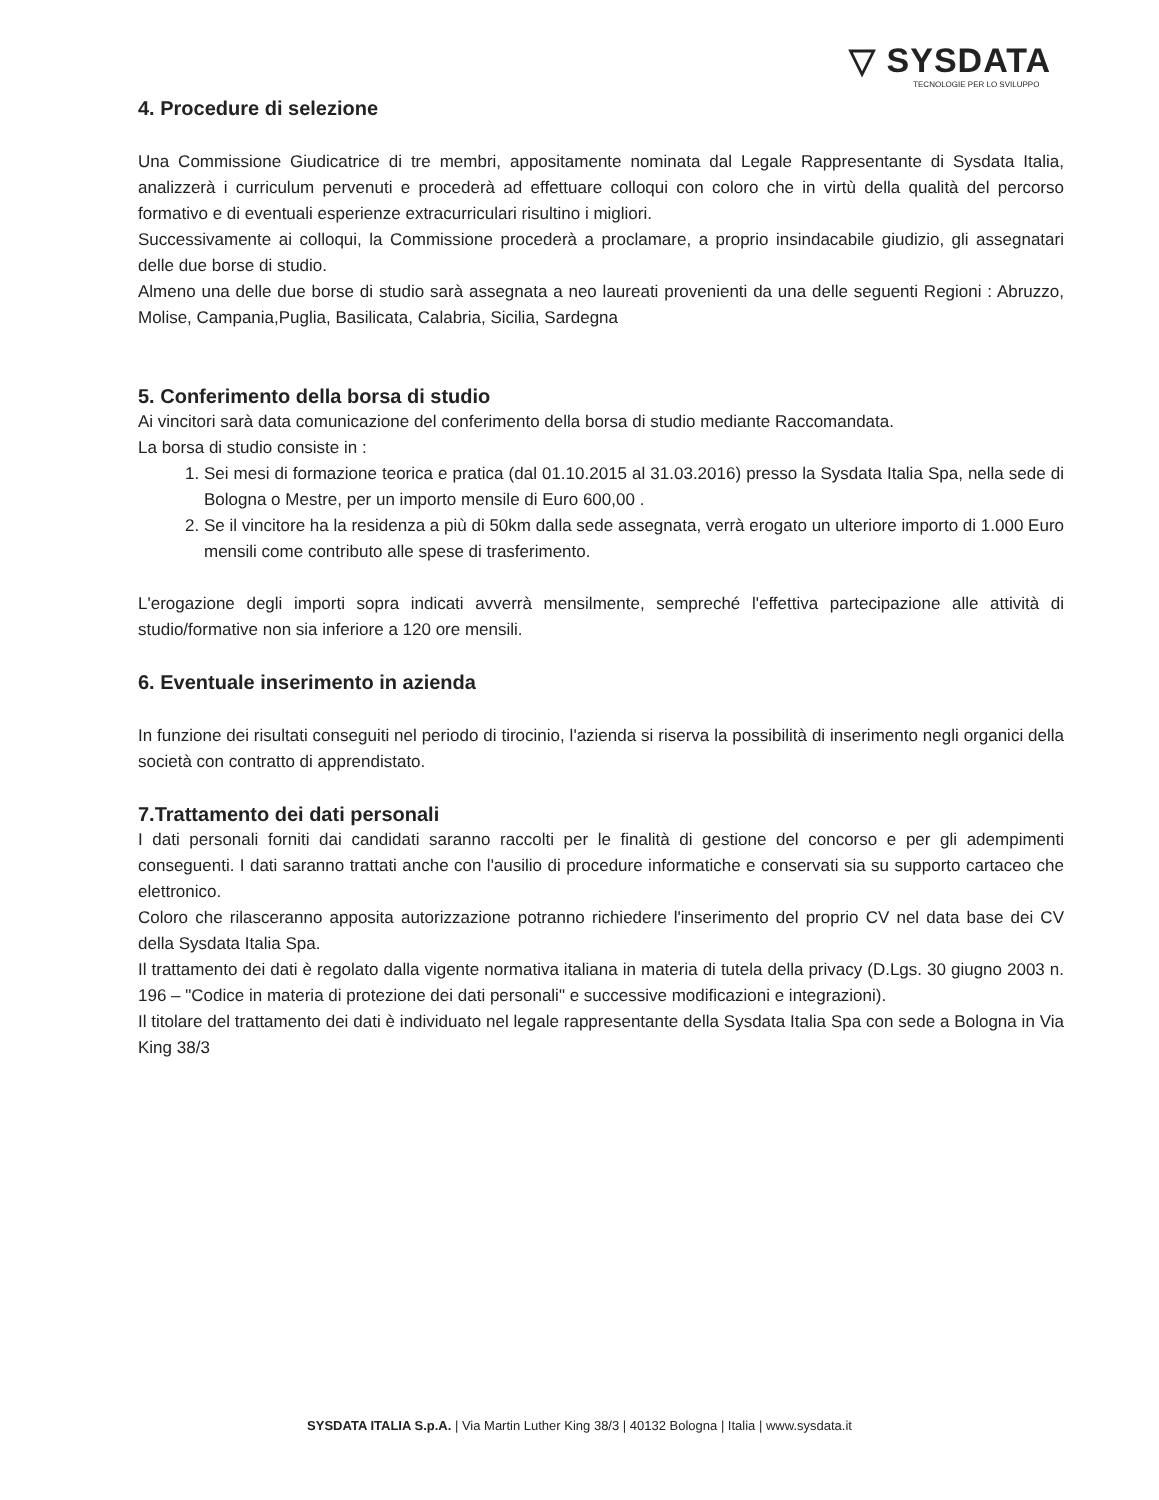▽ SYSDATA
TECNOLOGIE PER LO SVILUPPO
4. Procedure di selezione
Una Commissione Giudicatrice di tre membri, appositamente nominata dal Legale Rappresentante di Sysdata Italia, analizzerà i curriculum pervenuti e procederà ad effettuare colloqui con coloro che in virtù della qualità del percorso formativo e di eventuali esperienze extracurriculari risultino i migliori.
Successivamente ai colloqui, la Commissione procederà a proclamare, a proprio insindacabile giudizio, gli assegnatari delle due borse di studio.
Almeno una delle due borse di studio sarà assegnata a neo laureati provenienti da una delle seguenti Regioni : Abruzzo, Molise, Campania,Puglia, Basilicata, Calabria, Sicilia, Sardegna
5. Conferimento della borsa di studio
Ai vincitori sarà data comunicazione del conferimento della borsa di studio mediante Raccomandata.
La borsa di studio consiste in :
1. Sei mesi di formazione teorica e pratica (dal 01.10.2015 al 31.03.2016) presso la Sysdata Italia Spa, nella sede di Bologna o Mestre, per un importo mensile di Euro 600,00 .
2. Se il vincitore ha la residenza a più di 50km dalla sede assegnata, verrà erogato un ulteriore importo di 1.000 Euro mensili come contributo alle spese di trasferimento.
L'erogazione degli importi sopra indicati avverrà mensilmente, sempreché l'effettiva partecipazione alle attività di studio/formative non sia inferiore a 120 ore mensili.
6. Eventuale inserimento in azienda
In funzione dei risultati conseguiti nel periodo di tirocinio, l'azienda si riserva la possibilità di inserimento negli organici della società con contratto di apprendistato.
7.Trattamento dei dati personali
I dati personali forniti dai candidati saranno raccolti per le finalità di gestione del concorso e per gli adempimenti conseguenti. I dati saranno trattati anche con l'ausilio di procedure informatiche e conservati sia su supporto cartaceo che elettronico.
Coloro che rilasceranno apposita autorizzazione potranno richiedere l'inserimento del proprio CV nel data base dei CV della Sysdata Italia Spa.
Il trattamento dei dati è regolato dalla vigente normativa italiana in materia di tutela della privacy (D.Lgs. 30 giugno 2003 n. 196 – "Codice in materia di protezione dei dati personali" e successive modificazioni e integrazioni).
Il titolare del trattamento dei dati è individuato nel legale rappresentante della Sysdata Italia Spa con sede a Bologna in Via King 38/3
SYSDATA ITALIA S.p.A. | Via Martin Luther King 38/3 | 40132 Bologna | Italia | www.sysdata.it